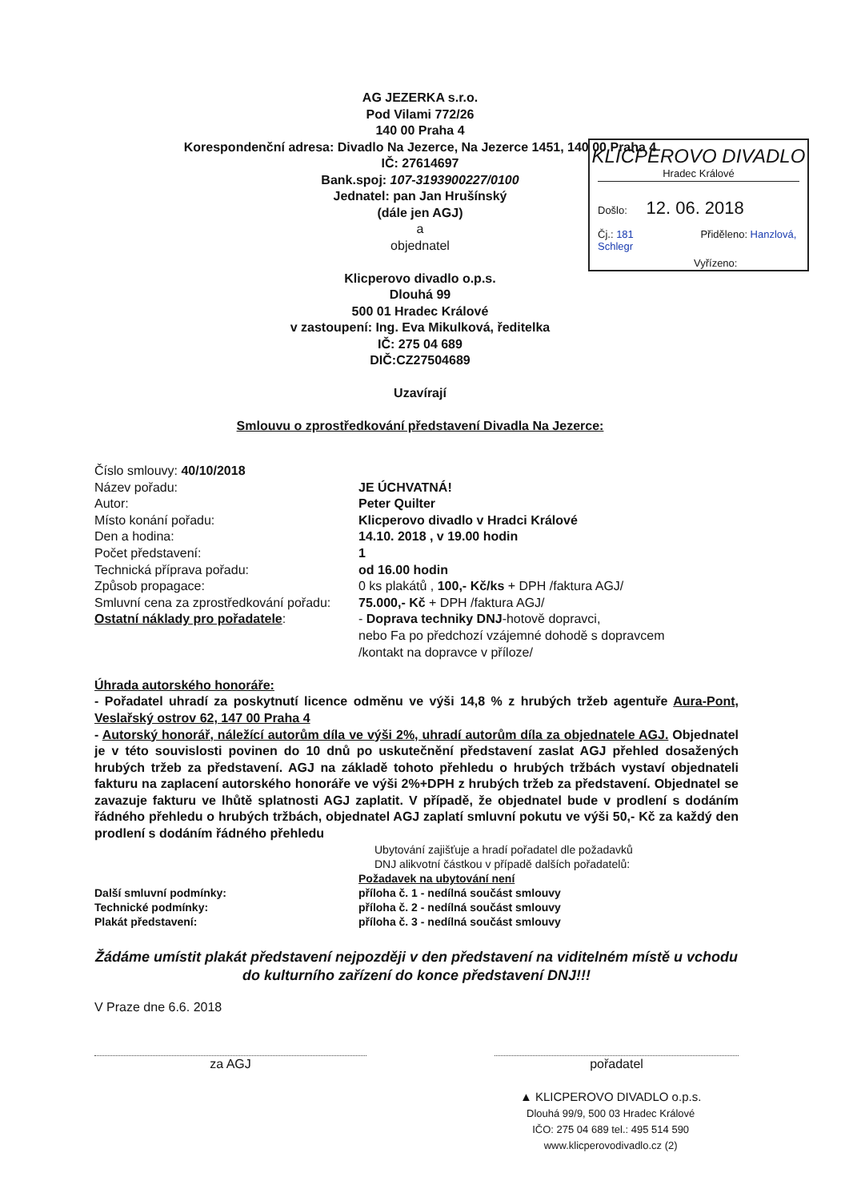AG JEZERKA s.r.o.
Pod Vilami 772/26
140 00 Praha 4
Korespondenční adresa: Divadlo Na Jezerce, Na Jezerce 1451, 140 00 Praha 4
IČ: 27614697
Bank.spoj: 107-3193900227/0100
Jednatel: pan Jan Hrušínský
(dále jen AGJ)
a
objednatel
Klicperovo divadlo o.p.s.
Dlouhá 99
500 01 Hradec Králové
v zastoupení: Ing. Eva Mikulková, ředitelka
IČ: 275 04 689
DIČ:CZ27504689
Uzavírají
Smlouvu o zprostředkování představení Divadla Na Jezerce:
KLICPEROVO DIVADLO
Hradec Králové
Došlo: 12. 06. 2018
Čj.: 181 Přiděleno: Hanzlová, Schlegr
Vyřízeno:
Číslo smlouvy: 40/10/2018
Název pořadu: JE ÚCHVATNÁ!
Autor: Peter Quilter
Místo konání pořadu: Klicperovo divadlo v Hradci Králové
Den a hodina: 14.10. 2018 , v 19.00 hodin
Počet představení: 1
Technická příprava pořadu: od 16.00 hodin
Způsob propagace: 0 ks plakátů , 100,- Kč/ks + DPH /faktura AGJ/
Smluvní cena za zprostředkování pořadu:
75.000,- Kč + DPH /faktura AGJ/
Ostatní náklady pro pořadatele: - Doprava techniky DNJ-hotově dopravci,
nebo Fa po předchozí vzájemné dohodě s dopravcem
/kontakt na dopravce v příloze/
Úhrada autorského honoráře:
- Pořadatel uhradí za poskytnutí licence odměnu ve výši 14,8 % z hrubých tržeb agentuře Aura-Pont, Veslařský ostrov 62, 147 00 Praha 4
- Autorský honorář, náležící autorům díla ve výši 2%, uhradí autorům díla za objednatele AGJ. Objednatel je v této souvislosti povinen do 10 dnů po uskutečnění představení zaslat AGJ přehled dosažených hrubých tržeb za představení. AGJ na základě tohoto přehledu o hrubých tržbách vystaví objednateli fakturu na zaplacení autorského honoráře ve výši 2%+DPH z hrubých tržeb za představení. Objednatel se zavazuje fakturu ve lhůtě splatnosti AGJ zaplatit. V případě, že objednatel bude v prodlení s dodáním řádného přehledu o hrubých tržbách, objednatel AGJ zaplatí smluvní pokutu ve výši 50,- Kč za každý den prodlení s dodáním řádného přehledu
Ubytování zajišťuje a hradí pořadatel dle požadavků
DNJ alikvotní částkou v případě dalších pořadatelů:
Požadavek na ubytování není
Další smluvní podmínky: příloha č. 1 - nedílná součást smlouvy
Technické podmínky: příloha č. 2 - nedílná součást smlouvy
Plakát představení: příloha č. 3 - nedílná součást smlouvy
Žádáme umístit plakát představení nejpozději v den představení na viditelném místě u vchodu do kulturního zařízení do konce představení DNJ!!!
V Praze dne 6.6. 2018
za AGJ pořadatel
▲ KLICPEROVO DIVADLO o.p.s.
Dlouhá 99/9, 500 03 Hradec Králové
IČO: 275 04 689 tel.: 495 514 590
www.klicperovodivadlo.cz (2)